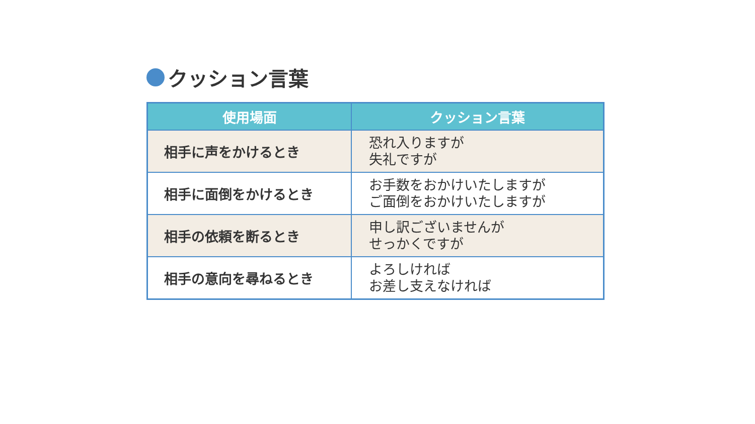クッション言葉
| 使用場面 | クッション言葉 |
| --- | --- |
| 相手に声をかけるとき | 恐れ入りますが 失礼ですが |
| 相手に面倒をかけるとき | お手数をおかけいたしますが ご面倒をおかけいたしますが |
| 相手の依頼を断るとき | 申し訳ございませんが せっかくですが |
| 相手の意向を尋ねるとき | よろしければ お差し支えなければ |